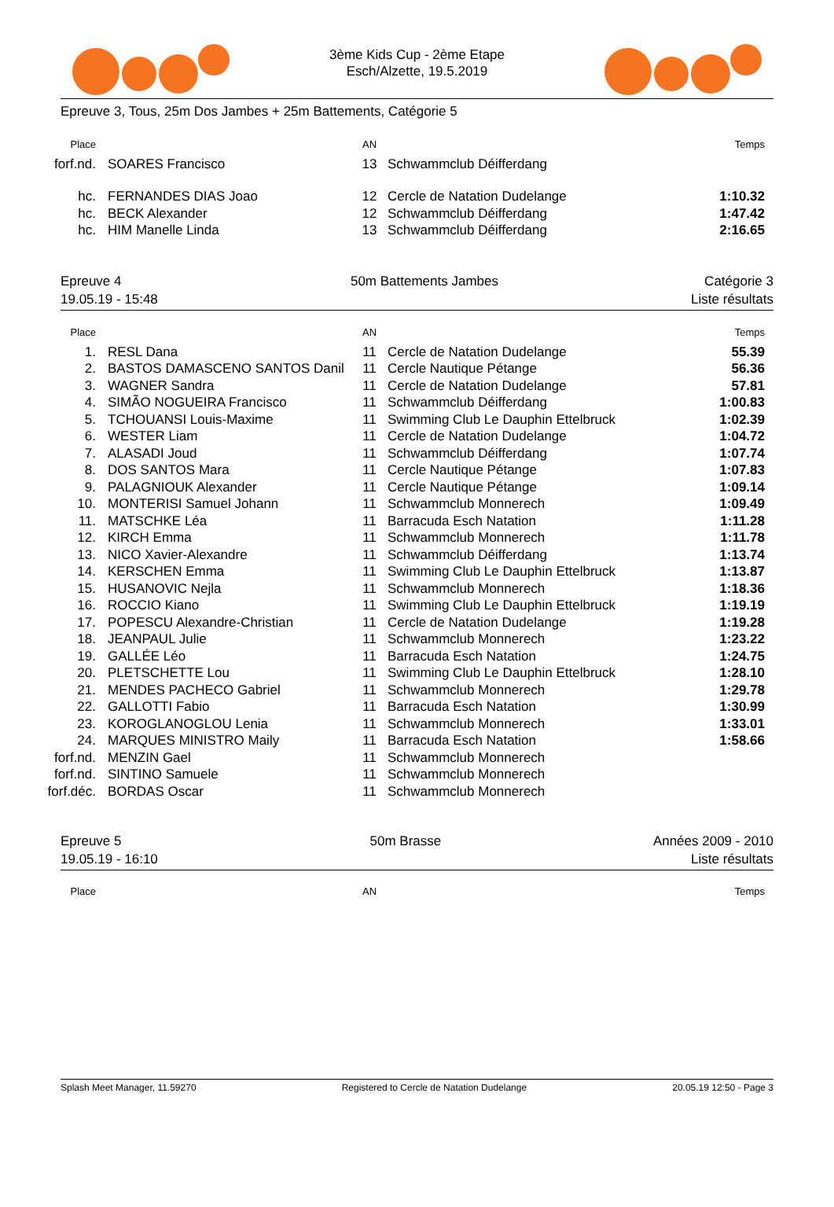3ème Kids Cup - 2ème Etape
Esch/Alzette, 19.5.2019
Epreuve 3, Tous, 25m Dos Jambes + 25m Battements, Catégorie 5
| Place | | AN | | Temps |
| --- | --- | --- | --- | --- |
| forf.nd. | SOARES Francisco | 13 | Schwammclub Déifferdang | |
| hc. | FERNANDES DIAS Joao | 12 | Cercle de Natation Dudelange | 1:10.32 |
| hc. | BECK Alexander | 12 | Schwammclub Déifferdang | 1:47.42 |
| hc. | HIM Manelle Linda | 13 | Schwammclub Déifferdang | 2:16.65 |
Epreuve 4
19.05.19 - 15:48
50m Battements Jambes Catégorie 3
Liste résultats
| Place | | AN | | Temps |
| --- | --- | --- | --- | --- |
| 1. | RESL Dana | 11 | Cercle de Natation Dudelange | 55.39 |
| 2. | BASTOS DAMASCENO SANTOS Danil | 11 | Cercle Nautique Pétange | 56.36 |
| 3. | WAGNER Sandra | 11 | Cercle de Natation Dudelange | 57.81 |
| 4. | SIMÃO NOGUEIRA Francisco | 11 | Schwammclub Déifferdang | 1:00.83 |
| 5. | TCHOUANSI Louis-Maxime | 11 | Swimming Club Le Dauphin Ettelbruck | 1:02.39 |
| 6. | WESTER Liam | 11 | Cercle de Natation Dudelange | 1:04.72 |
| 7. | ALASADI Joud | 11 | Schwammclub Déifferdang | 1:07.74 |
| 8. | DOS SANTOS Mara | 11 | Cercle Nautique Pétange | 1:07.83 |
| 9. | PALAGNIOUK Alexander | 11 | Cercle Nautique Pétange | 1:09.14 |
| 10. | MONTERISI Samuel Johann | 11 | Schwammclub Monnerech | 1:09.49 |
| 11. | MATSCHKE Léa | 11 | Barracuda Esch Natation | 1:11.28 |
| 12. | KIRCH Emma | 11 | Schwammclub Monnerech | 1:11.78 |
| 13. | NICO Xavier-Alexandre | 11 | Schwammclub Déifferdang | 1:13.74 |
| 14. | KERSCHEN Emma | 11 | Swimming Club Le Dauphin Ettelbruck | 1:13.87 |
| 15. | HUSANOVIC Nejla | 11 | Schwammclub Monnerech | 1:18.36 |
| 16. | ROCCIO Kiano | 11 | Swimming Club Le Dauphin Ettelbruck | 1:19.19 |
| 17. | POPESCU Alexandre-Christian | 11 | Cercle de Natation Dudelange | 1:19.28 |
| 18. | JEANPAUL Julie | 11 | Schwammclub Monnerech | 1:23.22 |
| 19. | GALLÉE Léo | 11 | Barracuda Esch Natation | 1:24.75 |
| 20. | PLETSCHETTE Lou | 11 | Swimming Club Le Dauphin Ettelbruck | 1:28.10 |
| 21. | MENDES PACHECO Gabriel | 11 | Schwammclub Monnerech | 1:29.78 |
| 22. | GALLOTTI Fabio | 11 | Barracuda Esch Natation | 1:30.99 |
| 23. | KOROGLANOGLOU Lenia | 11 | Schwammclub Monnerech | 1:33.01 |
| 24. | MARQUES MINISTRO Maily | 11 | Barracuda Esch Natation | 1:58.66 |
| forf.nd. | MENZIN Gael | 11 | Schwammclub Monnerech | |
| forf.nd. | SINTINO Samuele | 11 | Schwammclub Monnerech | |
| forf.déc. | BORDAS Oscar | 11 | Schwammclub Monnerech | |
Epreuve 5
19.05.19 - 16:10
50m Brasse Années 2009 - 2010
Liste résultats
| Place | | AN | | Temps |
| --- | --- | --- | --- | --- |
Splash Meet Manager, 11.59270 Registered to Cercle de Natation Dudelange 20.05.19 12:50 - Page 3